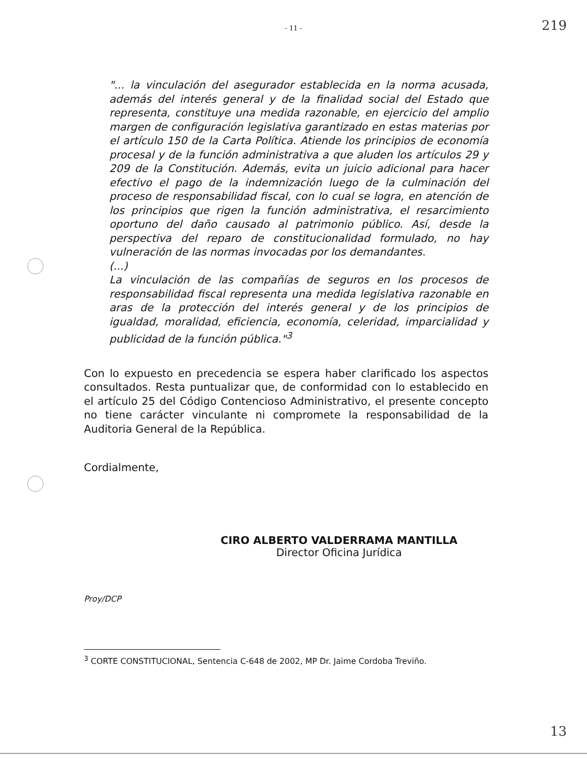219
- 11 -
"... la vinculación del asegurador establecida en la norma acusada, además del interés general y de la finalidad social del Estado que representa, constituye una medida razonable, en ejercicio del amplio margen de configuración legislativa garantizado en estas materias por el artículo 150 de la Carta Política. Atiende los principios de economía procesal y de la función administrativa a que aluden los artículos 29 y 209 de la Constitución. Además, evita un juicio adicional para hacer efectivo el pago de la indemnización luego de la culminación del proceso de responsabilidad fiscal, con lo cual se logra, en atención de los principios que rigen la función administrativa, el resarcimiento oportuno del daño causado al patrimonio público. Así, desde la perspectiva del reparo de constitucionalidad formulado, no hay vulneración de las normas invocadas por los demandantes.
(...)
La vinculación de las compañías de seguros en los procesos de responsabilidad fiscal representa una medida legislativa razonable en aras de la protección del interés general y de los principios de igualdad, moralidad, eficiencia, economía, celeridad, imparcialidad y publicidad de la función pública."<sup>3</sup>
Con lo expuesto en precedencia se espera haber clarificado los aspectos consultados. Resta puntualizar que, de conformidad con lo establecido en el artículo 25 del Código Contencioso Administrativo, el presente concepto no tiene carácter vinculante ni compromete la responsabilidad de la Auditoria General de la República.
Cordialmente,
CIRO ALBERTO VALDERRAMA MANTILLA
Director Oficina Jurídica
Proy/DCP
<sup>3</sup> CORTE CONSTITUCIONAL, Sentencia C-648 de 2002, MP Dr. Jaime Cordoba Treviño.
13